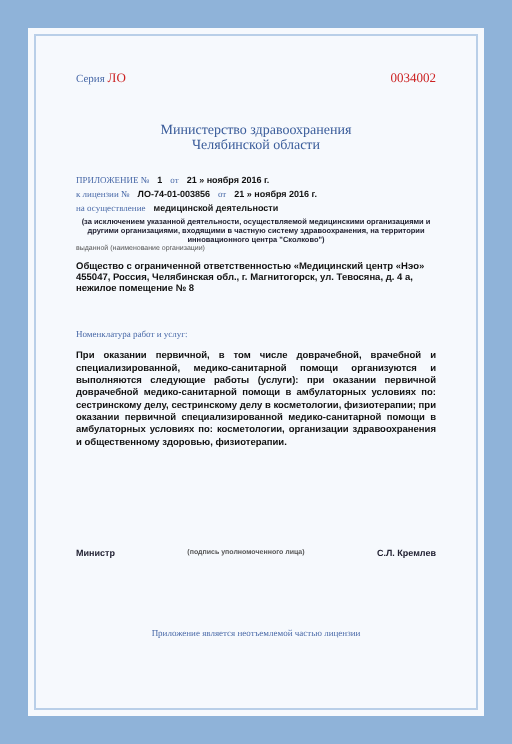Серия ЛО 0034002
Министерство здравоохранения
Челябинской области
ПРИЛОЖЕНИЕ № 1 от 21 » ноября 2016 г.
к лицензии № ЛО-74-01-003856 от 21 » ноября 2016 г.
на осуществление медицинской деятельности
(за исключением указанной деятельности, осуществляемой медицинскими организациями и другими организациями, входящими в частную систему здравоохранения, на территории инновационного центра "Сколково")
выданной (наименование организации)
Общество с ограниченной ответственностью «Медицинский центр «Нэо» 455047, Россия, Челябинская обл., г. Магнитогорск, ул. Тевосяна, д. 4 а, нежилое помещение № 8
Номенклатура работ и услуг:
При оказании первичной, в том числе доврачебной, врачебной и специализированной, медико-санитарной помощи организуются и выполняются следующие работы (услуги): при оказании первичной доврачебной медико-санитарной помощи в амбулаторных условиях по: сестринскому делу, сестринскому делу в косметологии, физиотерапии; при оказании первичной специализированной медико-санитарной помощи в амбулаторных условиях по: косметологии, организации здравоохранения и общественному здоровью, физиотерапии.
Министр (подпись уполномоченного лица) С.Л. Кремлев
Приложение является неотъемлемой частью лицензии